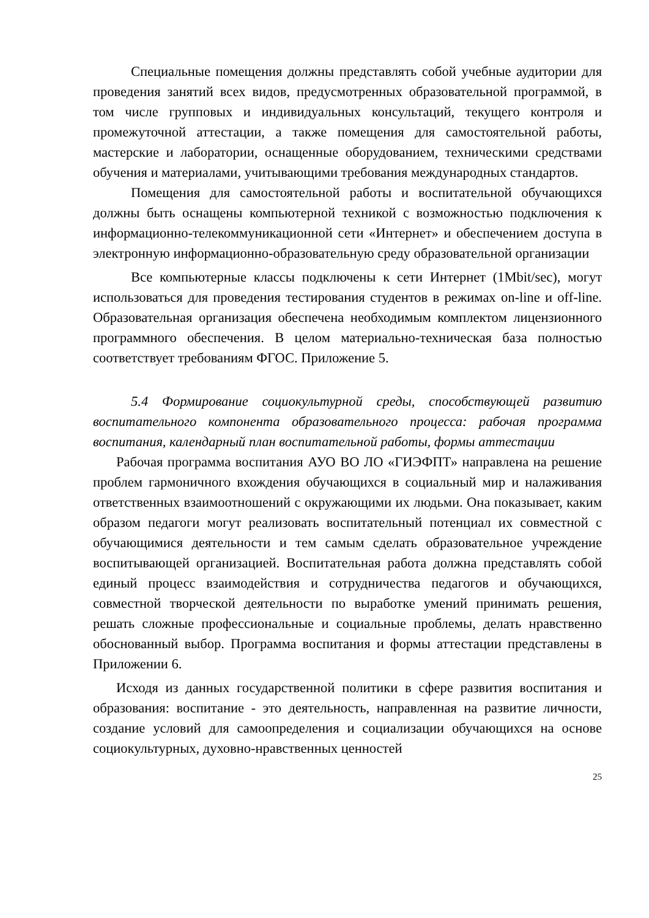Специальные помещения должны представлять собой учебные аудитории для проведения занятий всех видов, предусмотренных образовательной программой, в том числе групповых и индивидуальных консультаций, текущего контроля и промежуточной аттестации, а также помещения для самостоятельной работы, мастерские и лаборатории, оснащенные оборудованием, техническими средствами обучения и материалами, учитывающими требования международных стандартов.
Помещения для самостоятельной работы и воспитательной обучающихся должны быть оснащены компьютерной техникой с возможностью подключения к информационно-телекоммуникационной сети «Интернет» и обеспечением доступа в электронную информационно-образовательную среду образовательной организации
Все компьютерные классы подключены к сети Интернет (1Mbit/sec), могут использоваться для проведения тестирования студентов в режимах on-line и off-line. Образовательная организация обеспечена необходимым комплектом лицензионного программного обеспечения. В целом материально-техническая база полностью соответствует требованиям ФГОС. Приложение 5.
5.4 Формирование социокультурной среды, способствующей развитию воспитательного компонента образовательного процесса: рабочая программа воспитания, календарный план воспитательной работы, формы аттестации
Рабочая программа воспитания АУО ВО ЛО «ГИЭФПТ» направлена на решение проблем гармоничного вхождения обучающихся в социальный мир и налаживания ответственных взаимоотношений с окружающими их людьми. Она показывает, каким образом педагоги могут реализовать воспитательный потенциал их совместной с обучающимися деятельности и тем самым сделать образовательное учреждение воспитывающей организацией. Воспитательная работа должна представлять собой единый процесс взаимодействия и сотрудничества педагогов и обучающихся, совместной творческой деятельности по выработке умений принимать решения, решать сложные профессиональные и социальные проблемы, делать нравственно обоснованный выбор. Программа воспитания и формы аттестации представлены в Приложении 6.
Исходя из данных государственной политики в сфере развития воспитания и образования: воспитание - это деятельность, направленная на развитие личности, создание условий для самоопределения и социализации обучающихся на основе социокультурных, духовно-нравственных ценностей
25